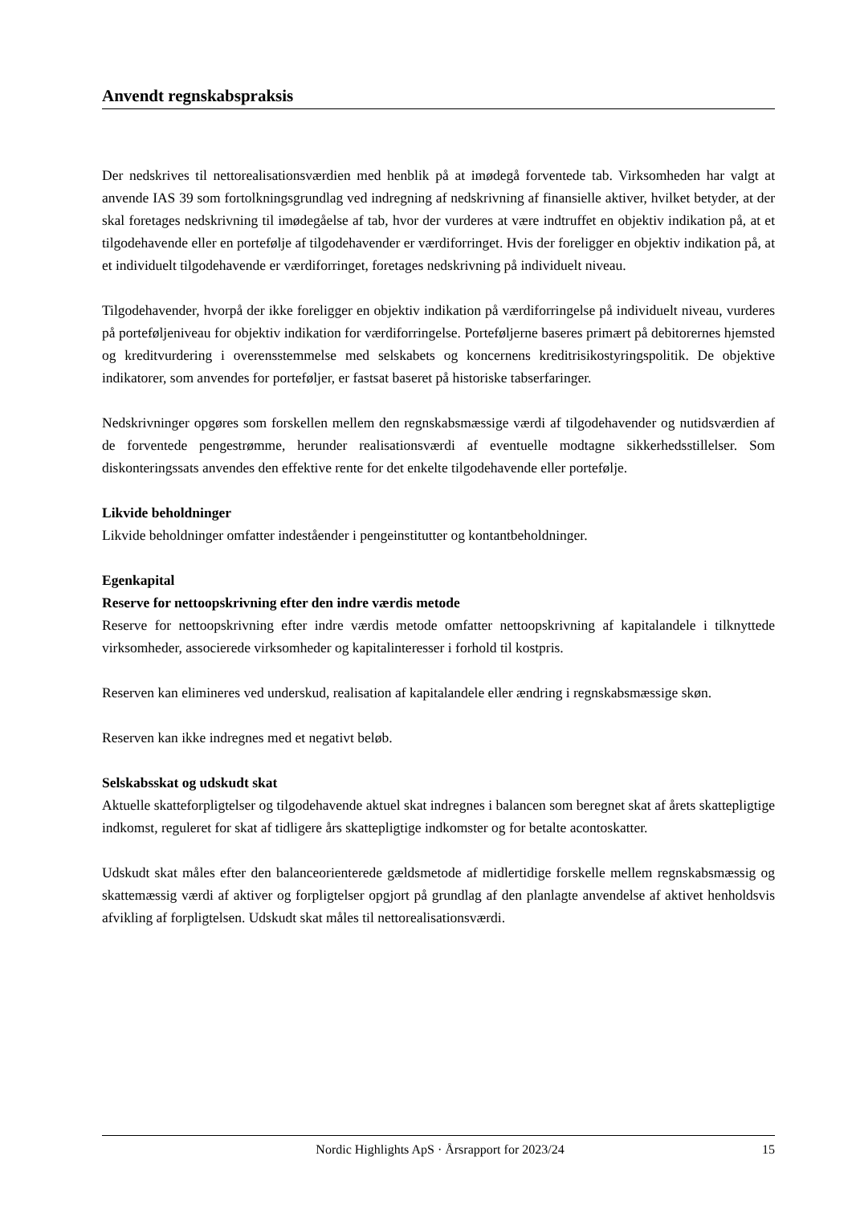Anvendt regnskabspraksis
Der nedskrives til nettorealisationsværdien med henblik på at imødegå forventede tab. Virksomheden har valgt at anvende IAS 39 som fortolkningsgrundlag ved indregning af nedskrivning af finansielle aktiver, hvilket betyder, at der skal foretages nedskrivning til imødegåelse af tab, hvor der vurderes at være indtruffet en objektiv indikation på, at et tilgodehavende eller en portefølje af tilgodehavender er værdiforringet. Hvis der foreligger en objektiv indikation på, at et individuelt tilgodehavende er værdiforringet, foretages nedskrivning på individuelt niveau.
Tilgodehavender, hvorpå der ikke foreligger en objektiv indikation på værdiforringelse på individuelt niveau, vurderes på porteføljeniveau for objektiv indikation for værdiforringelse. Porteføljerne baseres primært på debitorernes hjemsted og kreditvurdering i overensstemmelse med selskabets og koncernens kreditrisikostyringspolitik. De objektive indikatorer, som anvendes for porteføljer, er fastsat baseret på historiske tabserfaringer.
Nedskrivninger opgøres som forskellen mellem den regnskabsmæssige værdi af tilgodehavender og nutidsværdien af de forventede pengestrømme, herunder realisationsværdi af eventuelle modtagne sikkerhedsstillelser. Som diskonteringssats anvendes den effektive rente for det enkelte tilgodehavende eller portefølje.
Likvide beholdninger
Likvide beholdninger omfatter indeståender i pengeinstitutter og kontantbeholdninger.
Egenkapital
Reserve for nettoopskrivning efter den indre værdis metode
Reserve for nettoopskrivning efter indre værdis metode omfatter nettoopskrivning af kapitalandele i tilknyttede virksomheder, associerede virksomheder og kapitalinteresser i forhold til kostpris.
Reserven kan elimineres ved underskud, realisation af kapitalandele eller ændring i regnskabsmæssige skøn.
Reserven kan ikke indregnes med et negativt beløb.
Selskabsskat og udskudt skat
Aktuelle skatteforpligtelser og tilgodehavende aktuel skat indregnes i balancen som beregnet skat af årets skattepligtige indkomst, reguleret for skat af tidligere års skattepligtige indkomster og for betalte acontoskatter.
Udskudt skat måles efter den balanceorienterede gældsmetode af midlertidige forskelle mellem regnskabsmæssig og skattemæssig værdi af aktiver og forpligtelser opgjort på grundlag af den planlagte anvendelse af aktivet henholdsvis afvikling af forpligtelsen. Udskudt skat måles til nettorealisationsværdi.
Nordic Highlights ApS · Årsrapport for 2023/24 15